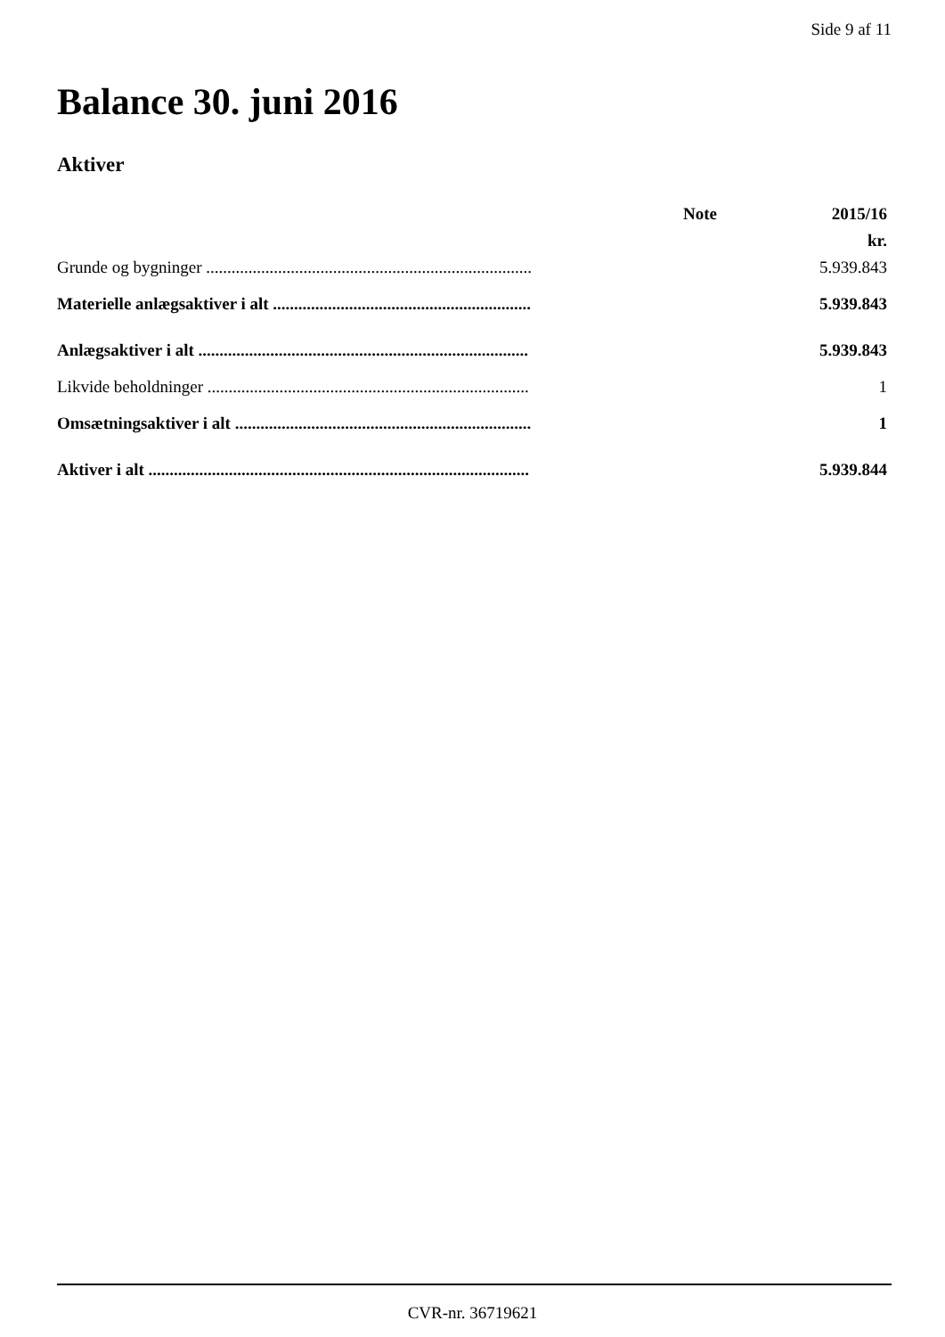Side 9 af 11
Balance 30. juni 2016
Aktiver
| | Note | 2015/16 |
| --- | --- | --- |
| | | kr. |
| Grunde og bygninger ............................................................................. | | 5.939.843 |
| Materielle anlægsaktiver i alt ............................................................. | | 5.939.843 |
| Anlægsaktiver i alt .............................................................................. | | 5.939.843 |
| Likvide beholdninger ............................................................................ | | 1 |
| Omsætningsaktiver i alt ...................................................................... | | 1 |
| Aktiver i alt .......................................................................................... | | 5.939.844 |
CVR-nr. 36719621